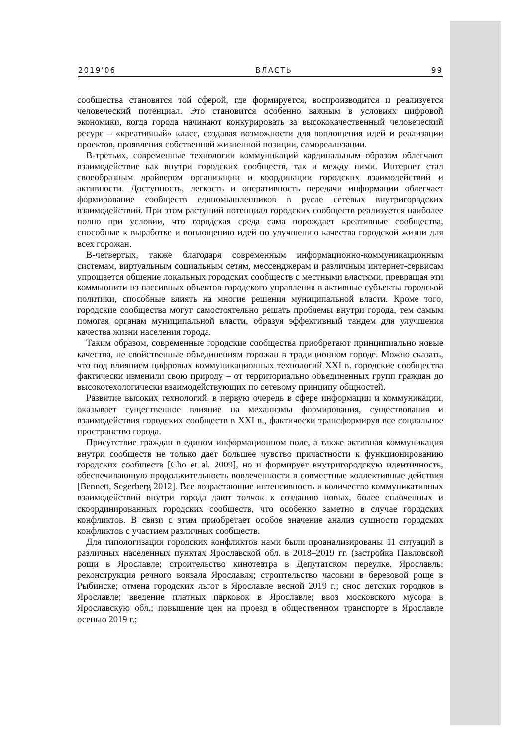2019’06 ВЛАСТЬ 99
сообщества становятся той сферой, где формируется, воспроизводится и реализуется человеческий потенциал. Это становится особенно важным в условиях цифровой экономики, когда города начинают конкурировать за высококачественный человеческий ресурс – «креативный» класс, создавая возможности для воплощения идей и реализации проектов, проявления собственной жизненной позиции, самореализации.
В-третьих, современные технологии коммуникаций кардинальным образом облегчают взаимодействие как внутри городских сообществ, так и между ними. Интернет стал своеобразным драйвером организации и координации городских взаимодействий и активности. Доступность, легкость и оперативность передачи информации облегчает формирование сообществ единомышленников в русле сетевых внутригородских взаимодействий. При этом растущий потенциал городских сообществ реализуется наиболее полно при условии, что городская среда сама порождает креативные сообщества, способные к выработке и воплощению идей по улучшению качества городской жизни для всех горожан.
В-четвертых, также благодаря современным информационно-коммуникационным системам, виртуальным социальным сетям, мессенджерам и различным интернет-сервисам упрощается общение локальных городских сообществ с местными властями, превращая эти коммьюнити из пассивных объектов городского управления в активные субъекты городской политики, способные влиять на многие решения муниципальной власти. Кроме того, городские сообщества могут самостоятельно решать проблемы внутри города, тем самым помогая органам муниципальной власти, образуя эффективный тандем для улучшения качества жизни населения города.
Таким образом, современные городские сообщества приобретают принципиально новые качества, не свойственные объединениям горожан в традиционном городе. Можно сказать, что под влиянием цифровых коммуникационных технологий XXI в. городские сообщества фактически изменили свою природу – от территориально объединенных групп граждан до высокотехологически взаимодействующих по сетевому принципу общностей.
Развитие высоких технологий, в первую очередь в сфере информации и коммуникации, оказывает существенное влияние на механизмы формирования, существования и взаимодействия городских сообществ в XXI в., фактически трансформируя все социальное пространство города.
Присутствие граждан в едином информационном поле, а также активная коммуникация внутри сообществ не только дает большее чувство причастности к функционированию городских сообществ [Cho et al. 2009], но и формирует внутригородскую идентичность, обеспечивающую продолжительность вовлеченности в совместные коллективные действия [Bennett, Segerberg 2012]. Все возрастающие интенсивность и количество коммуникативных взаимодействий внутри города дают толчок к созданию новых, более сплоченных и скоординированных городских сообществ, что особенно заметно в случае городских конфликтов. В связи с этим приобретает особое значение анализ сущности городских конфликтов с участием различных сообществ.
Для типологизации городских конфликтов нами были проанализированы 11 ситуаций в различных населенных пунктах Ярославской обл. в 2018–2019 гг. (застройка Павловской рощи в Ярославле; строительство кинотеатра в Депутатском переулке, Ярославль; реконструкция речного вокзала Ярославля; строительство часовни в березовой роще в Рыбинске; отмена городских льгот в Ярославле весной 2019 г.; снос детских городков в Ярославле; введение платных парковок в Ярославле; ввоз московского мусора в Ярославскую обл.; повышение цен на проезд в общественном транспорте в Ярославле осенью 2019 г.;